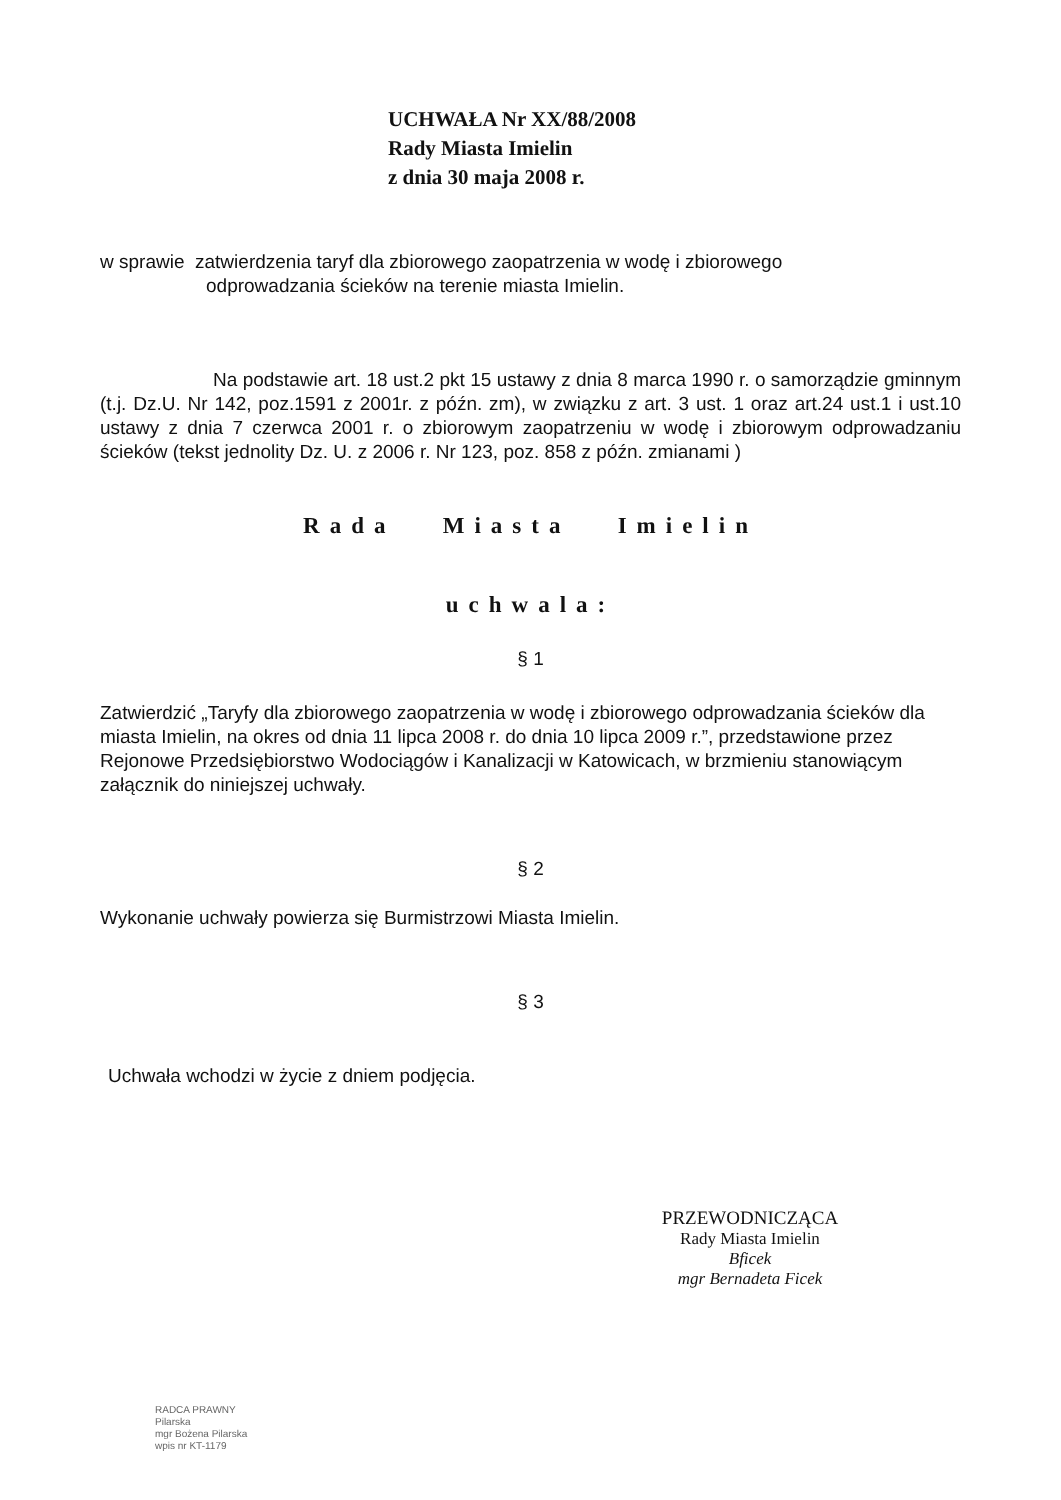UCHWAŁA Nr XX/88/2008
Rady Miasta Imielin
z dnia 30 maja 2008 r.
w sprawie zatwierdzenia taryf dla zbiorowego zaopatrzenia w wodę i zbiorowego
odprowadzania ścieków na terenie miasta Imielin.
Na podstawie art. 18 ust.2 pkt 15 ustawy z dnia 8 marca 1990 r. o samorządzie gminnym (t.j. Dz.U. Nr 142, poz.1591 z 2001r. z późn. zm), w związku z art. 3 ust. 1 oraz art.24 ust.1 i ust.10 ustawy z dnia 7 czerwca 2001 r. o zbiorowym zaopatrzeniu w wodę i zbiorowym odprowadzaniu ścieków (tekst jednolity Dz. U. z 2006 r. Nr 123, poz. 858 z późn. zmianami )
Rada Miasta Imielin
uchwala:
§ 1
Zatwierdzić „Taryfy dla zbiorowego zaopatrzenia w wodę i zbiorowego odprowadzania ścieków dla miasta Imielin, na okres od dnia 11 lipca 2008 r. do dnia 10 lipca 2009 r.”, przedstawione przez Rejonowe Przedsiębiorstwo Wodociągów i Kanalizacji w Katowicach, w brzmieniu stanowiącym załącznik do niniejszej uchwały.
§ 2
Wykonanie uchwały powierza się Burmistrzowi Miasta Imielin.
§ 3
Uchwała wchodzi w życie z dniem podjęcia.
PRZEWODNICZĄCA
Rady Miasta Imielin
Bficek
mgr Bernadeta Ficek
RADCA PRAWNY
Pilarska
mgr Bożena Pilarska
wpis nr KT-1179